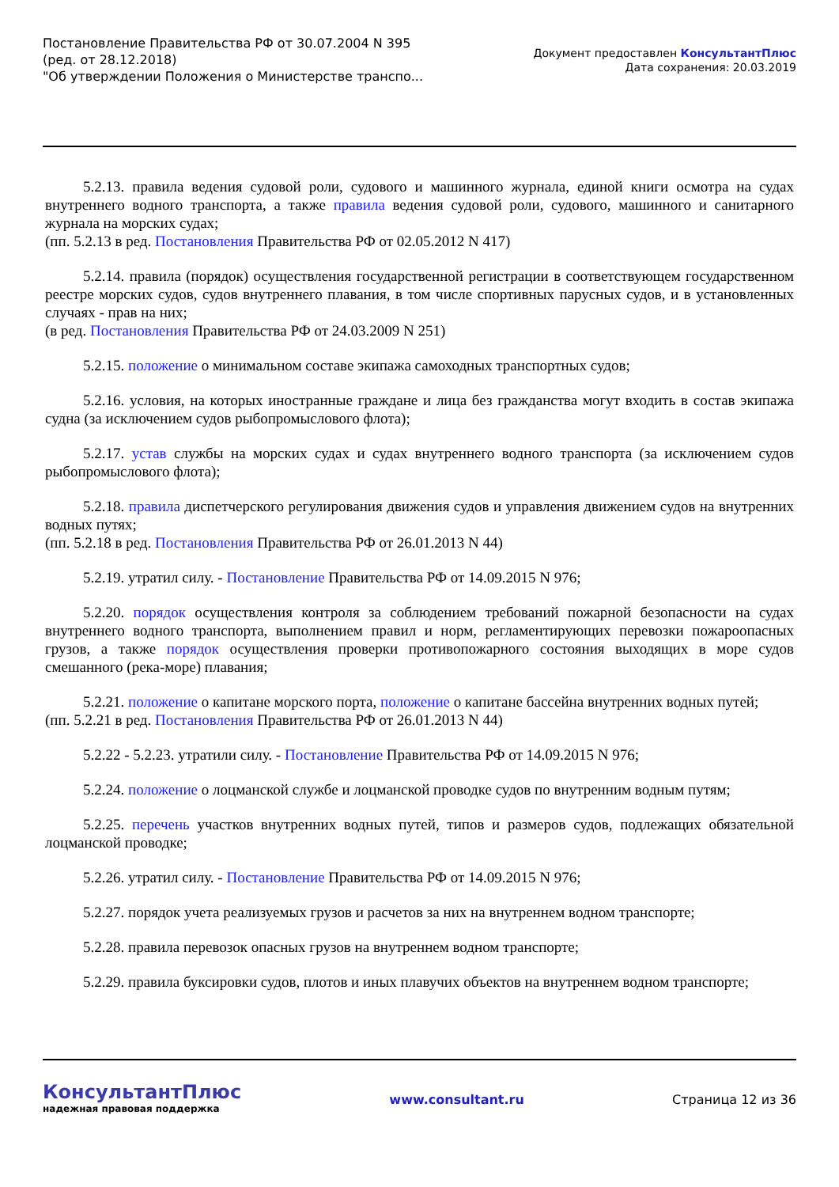Постановление Правительства РФ от 30.07.2004 N 395
(ред. от 28.12.2018)
"Об утверждении Положения о Министерстве транспо...
Документ предоставлен КонсультантПлюс
Дата сохранения: 20.03.2019
5.2.13. правила ведения судовой роли, судового и машинного журнала, единой книги осмотра на судах внутреннего водного транспорта, а также правила ведения судовой роли, судового, машинного и санитарного журнала на морских судах;
(пп. 5.2.13 в ред. Постановления Правительства РФ от 02.05.2012 N 417)
5.2.14. правила (порядок) осуществления государственной регистрации в соответствующем государственном реестре морских судов, судов внутреннего плавания, в том числе спортивных парусных судов, и в установленных случаях - прав на них;
(в ред. Постановления Правительства РФ от 24.03.2009 N 251)
5.2.15. положение о минимальном составе экипажа самоходных транспортных судов;
5.2.16. условия, на которых иностранные граждане и лица без гражданства могут входить в состав экипажа судна (за исключением судов рыбопромыслового флота);
5.2.17. устав службы на морских судах и судах внутреннего водного транспорта (за исключением судов рыбопромыслового флота);
5.2.18. правила диспетчерского регулирования движения судов и управления движением судов на внутренних водных путях;
(пп. 5.2.18 в ред. Постановления Правительства РФ от 26.01.2013 N 44)
5.2.19. утратил силу. - Постановление Правительства РФ от 14.09.2015 N 976;
5.2.20. порядок осуществления контроля за соблюдением требований пожарной безопасности на судах внутреннего водного транспорта, выполнением правил и норм, регламентирующих перевозки пожароопасных грузов, а также порядок осуществления проверки противопожарного состояния выходящих в море судов смешанного (река-море) плавания;
5.2.21. положение о капитане морского порта, положение о капитане бассейна внутренних водных путей;
(пп. 5.2.21 в ред. Постановления Правительства РФ от 26.01.2013 N 44)
5.2.22 - 5.2.23. утратили силу. - Постановление Правительства РФ от 14.09.2015 N 976;
5.2.24. положение о лоцманской службе и лоцманской проводке судов по внутренним водным путям;
5.2.25. перечень участков внутренних водных путей, типов и размеров судов, подлежащих обязательной лоцманской проводке;
5.2.26. утратил силу. - Постановление Правительства РФ от 14.09.2015 N 976;
5.2.27. порядок учета реализуемых грузов и расчетов за них на внутреннем водном транспорте;
5.2.28. правила перевозок опасных грузов на внутреннем водном транспорте;
5.2.29. правила буксировки судов, плотов и иных плавучих объектов на внутреннем водном транспорте;
КонсультантПлюс
надежная правовая поддержка
www.consultant.ru Страница 12 из 36